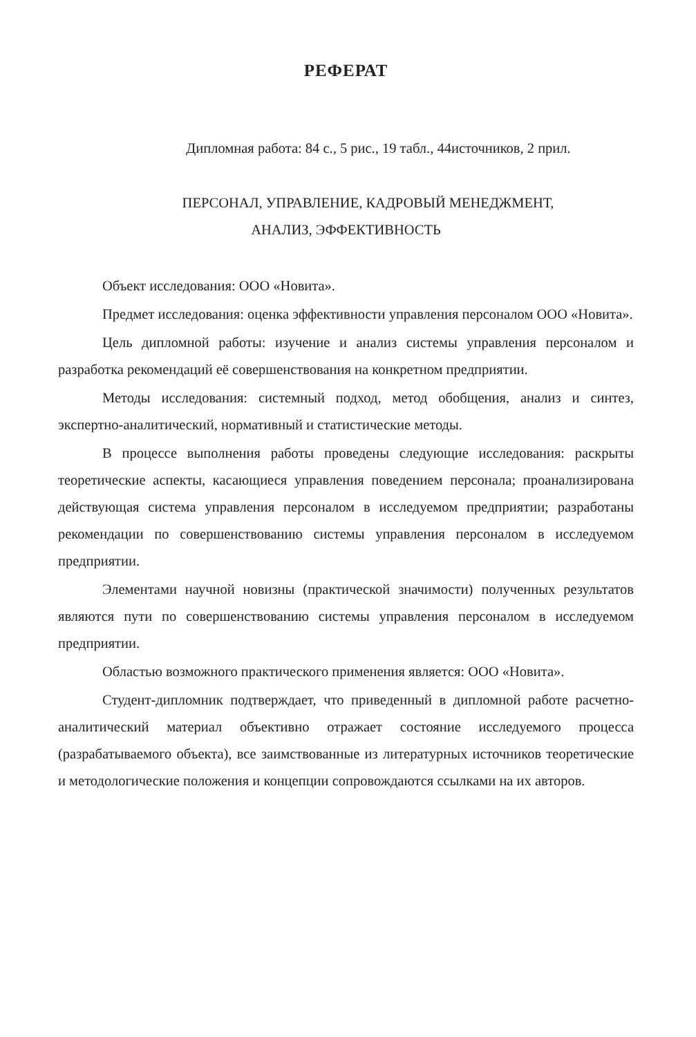РЕФЕРАТ
Дипломная работа: 84 с., 5 рис., 19 табл., 44источников, 2 прил.
ПЕРСОНАЛ, УПРАВЛЕНИЕ, КАДРОВЫЙ МЕНЕДЖМЕНТ,
АНАЛИЗ, ЭФФЕКТИВНОСТЬ
Объект исследования: ООО «Новита».
Предмет исследования: оценка эффективности управления персоналом ООО «Новита».
Цель дипломной работы: изучение и анализ системы управления персоналом и разработка рекомендаций её совершенствования на конкретном предприятии.
Методы исследования: системный подход, метод обобщения, анализ и синтез, экспертно-аналитический, нормативный и статистические методы.
В процессе выполнения работы проведены следующие исследования: раскрыты теоретические аспекты, касающиеся управления поведением персонала; проанализирована действующая система управления персоналом в исследуемом предприятии; разработаны рекомендации по совершенствованию системы управления персоналом в исследуемом предприятии.
Элементами научной новизны (практической значимости) полученных результатов являются пути по совершенствованию системы управления персоналом в исследуемом предприятии.
Областью возможного практического применения является: ООО «Новита».
Студент-дипломник подтверждает, что приведенный в дипломной работе расчетно-аналитический материал объективно отражает состояние исследуемого процесса (разрабатываемого объекта), все заимствованные из литературных источников теоретические и методологические положения и концепции сопровождаются ссылками на их авторов.